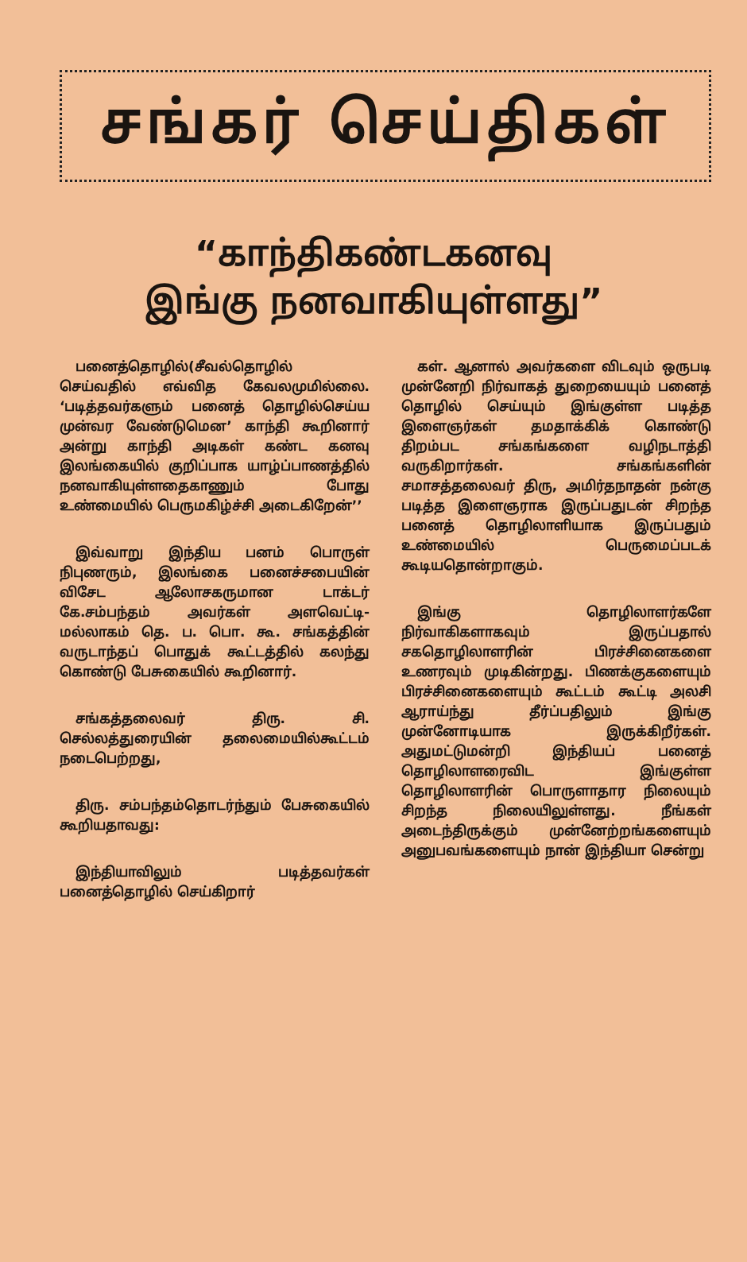சங்கர் செய்திகள்
“காந்திகண்டகனவு
இங்கு நனவாகியுள்ளது”
பனைத்தொழில்(சீவல்தொழில் செய்வதில் எவ்வித கேவலமுமில்லை. ‘படித்தவர்களும் பனைத் தொழில்செய்ய முன்வர வேண்டுமென’ காந்தி கூறினார் அன்று காந்தி அடிகள் கண்ட கனவு இலங்கையில் குறிப்பாக யாழ்ப்பாணத்தில் நனவாகியுள்ளதைகாணும் போது உண்மையில் பெருமகிழ்ச்சி அடைகிறேன்’’
இவ்வாறு இந்திய பனம் பொருள் நிபுணரும், இலங்கை பனைச்சபையின் விசேட ஆலோசகருமான டாக்டர் கே.சம்பந்தம் அவர்கள் அளவெட்டி- மல்லாகம் தெ. ப. பொ. கூ. சங்கத்தின் வருடாந்தப் பொதுக் கூட்டத்தில் கலந்து கொண்டு பேசுகையில் கூறினார்.
சங்கத்தலைவர் திரு. சி. செல்லத்துரையின் தலைமையில்கூட்டம் நடைபெற்றது,
திரு. சம்பந்தம்தொடர்ந்தும் பேசுகையில் கூறியதாவது:
இந்தியாவிலும் படித்தவர்கள் பனைத்தொழில் செய்கிறார்
கள். ஆனால் அவர்களை விடவும் ஒருபடி முன்னேறி நிர்வாகத் துறையையும் பனைத் தொழில் செய்யும் இங்குள்ள படித்த இளைஞர்கள் தமதாக்கிக் கொண்டு திறம்பட சங்கங்களை வழிநடாத்தி வருகிறார்கள். சங்கங்களின் சமாசத்தலைவர் திரு, அமிர்தநாதன் நன்கு படித்த இளைஞராக இருப்பதுடன் சிறந்த பனைத் தொழிலாளியாக இருப்பதும் உண்மையில் பெருமைப்படக் கூடியதொன்றாகும்.
இங்கு தொழிலாளர்களே நிர்வாகிகளாகவும் இருப்பதால் சகதொழிலாளரின் பிரச்சினைகளை உணரவும் முடிகின்றது. பிணக்குகளையும் பிரச்சினைகளையும் கூட்டம் கூட்டி அலசி ஆராய்ந்து தீர்ப்பதிலும் இங்கு முன்னோடியாக இருக்கிறீர்கள். அதுமட்டுமன்றி இந்தியப் பனைத் தொழிலாளரைவிட இங்குள்ள தொழிலாளரின் பொருளாதார நிலையும் சிறந்த நிலையிலுள்ளது. நீங்கள் அடைந்திருக்கும் முன்னேற்றங்களையும் அனுபவங்களையும் நான் இந்தியா சென்று